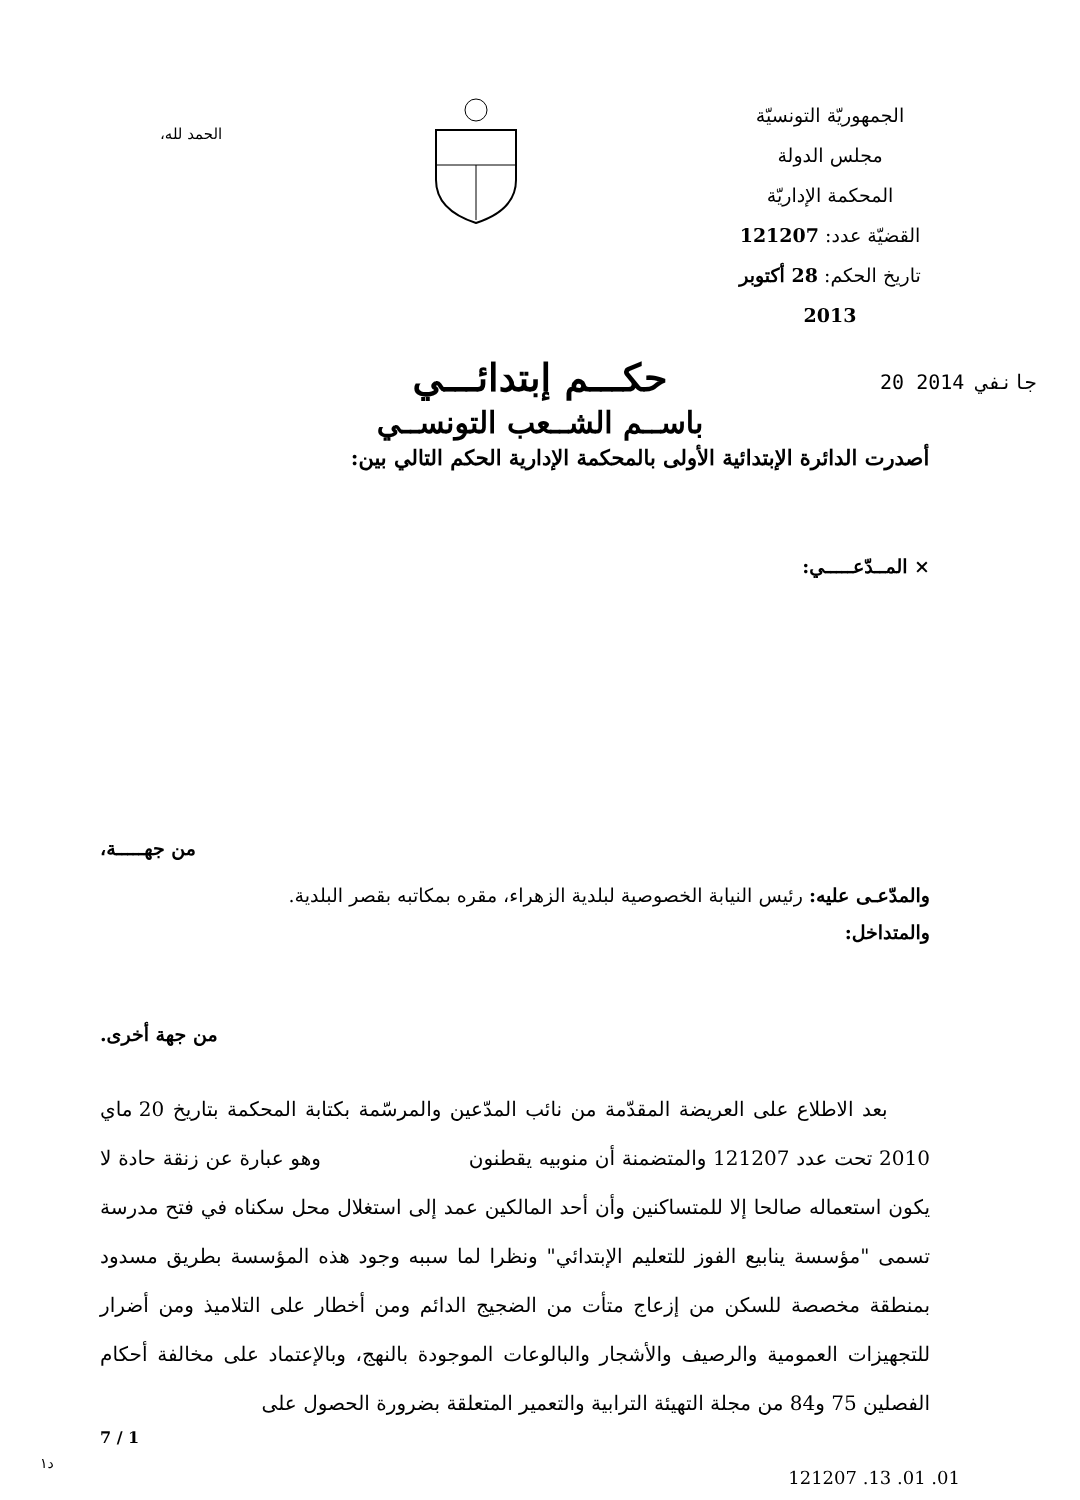الجمهوريّة التونسيّة
مجلس الدولة
المحكمة الإداريّة
القضيّة عدد: 121207
تاريخ الحكم: 28 أكتوبر 2013
الحمد لله،
20 جانفي 2014
حكـــم إبتدائـــي
باســم الشــعب التونســي
أصدرت الدائرة الإبتدائية الأولى بالمحكمة الإدارية الحكم التالي بين:
× المــدّعـــــي:
من جهـــــة،
والمدّعـى عليه: رئيس النيابة الخصوصية لبلدية الزهراء، مقره بمكاتبه بقصر البلدية.
والمتداخل:
من جهة أخرى.
بعد الاطلاع على العريضة المقدّمة من نائب المدّعين والمرسّمة بكتابة المحكمة بتاريخ 20 ماي 2010 تحت عدد 121207 والمتضمنة أن منوبيه يقطنون وهو عبارة عن زنقة حادة لا يكون استعماله صالحا إلا للمتساكنين وأن أحد المالكين عمد إلى استغلال محل سكناه في فتح مدرسة تسمى "مؤسسة ينابيع الفوز للتعليم الإبتدائي" ونظرا لما سببه وجود هذه المؤسسة بطريق مسدود بمنطقة مخصصة للسكن من إزعاج متأت من الضجيج الدائم ومن أخطار على التلاميذ ومن أضرار للتجهيزات العمومية والرصيف والأشجار والبالوعات الموجودة بالنهج، وبالإعتماد على مخالفة أحكام الفصلين 75 و84 من مجلة التهيئة الترابية والتعمير المتعلقة بضرورة الحصول على
7 / 1
121207 .13 .01 .01
د١